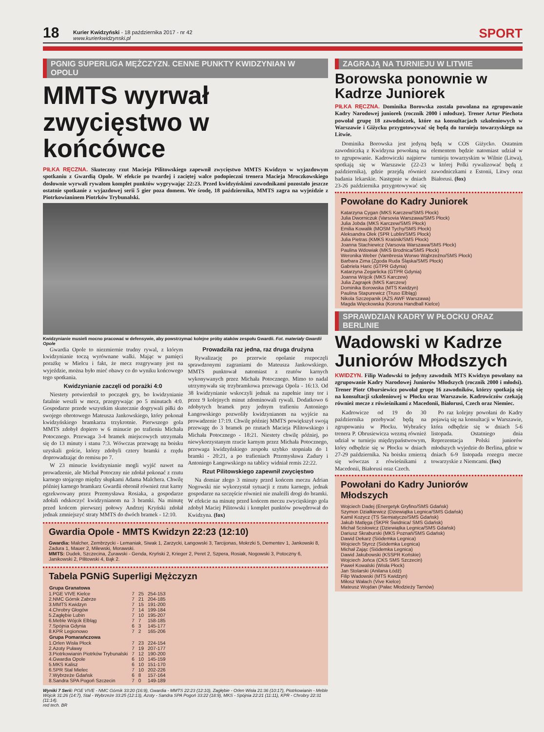18
Kurier Kwidzyński - 18 października 2017 - nr 42
www.kurierkwidzynski.pl
SPORT
PGNIG SUPERLIGA MĘŻCZYZN. CENNE PUNKTY KWIDZYNIAN W OPOLU
MMTS wyrwał zwycięstwo w końcówce
PIŁKA RĘCZNA. Skuteczny rzut Macieja Pilitowskiego zapewnił zwycięstwo MMTS Kwidzyn w wyjazdowym spotkaniu z Gwardią Opole. W efekcie po twardej i zaciętej walce podopieczni trenera Macieja Mroczkowskiego dosłownie wyrwali rywalom komplet punktów wygrywając 22:23. Przed kwidzyńskimi zawodnikami pozostało jeszcze ostatnie spotkanie z wyjazdowej serii 5 gier poza domem. We środę, 18 października, MMTS zagra na wyjeździe z Piotrkowianinem Piotrków Trybunalski.
Kwidzynianie musieli mocno pracować w defensywie, aby powstrzymać kolejne próby ataków zespołu Gwardii. Fot. materiały Gwardii Opole
Gwardia Opole to niezmiernie trudny rywal, z którym kwidzynianie toczą wyrównane walki. Mając w pamięci porażkę w Mielcu i fakt, że mecz rozgrywany jest na wyjeździe, można było mieć obawy co do wyniku końcowego tego spotkania.
Kwidzynianie zaczęli od porażki 4:0
Niestety potwierdził to początek gry, bo kwidzynianie fatalnie weszli w mecz, przegrywając po 5 minutach 4:0. Gospodarze przede wszystkim skutecznie dogrywali piłki do swojego obrotowego Mateusza Jankowskiego, który pokonał kwidzyńskiego bramkarza trzykrotnie. Pierwszego gola MMTS zdobył dopiero w 6 minucie po trafieniu Michała Potocznego. Przewaga 3-4 bramek miejscowych utrzymała się do 13 minuty i stanu 7:3. Wówczas przewagę na boisku uzyskali goście, którzy zdobyli cztery bramki z rzędu doprowadzając do remisu po 7.
W 23 minucie kwidzynianie mogli wyjść nawet na prowadzenie, ale Michał Potoczny nie zdołał pokonać z rzutu karnego stojącego między słupkami Adama Malchera. Chwilę później karnego bramkarz Gwardii obronił również rzut karny egzekwowany przez Przemysława Rosiaka, a gospodarze zdołali odskoczyć kwidzynianom na 3 bramki. Na minutę przed końcem pierwszej połowy Andrzej Kryński zdołał jednak zmniejszyć straty MMTS do dwóch bramek - 12:10.
Prowadziła raz jedna, raz druga drużyna
Rywalizację po przerwie opolanie rozpoczęli sprawdzonymi zagraniami do Mateusza Jankowskiego. MMTS punktował natomiast z rzutów karnych wykonywanych przez Michała Potocznego. Mimo to nadal utrzymywała się trzybramkowa przewaga Opola - 16:13. Od 38 kwidzynianie wskoczyli jednak na zupełnie inny tor i przez 9 kolejnych minut zdominowali rywali. Dodatkowo 6 zdobytych bramek przy jednym trafieniu Antoniego Łangowskiego pozwoliły kwidzynianom na wyjście na prowadzenie 17:19. Chwilę później MMTS powiększył swoją przewagę do 3 bramek po rzutach Macieja Pilitowskiego i Michała Potocznego - 18:21. Niestety chwilę później, po niewykorzystanym rzucie karnym przez Michała Potocznego, przewaga kwidzyńskiego zespołu szybko stopniała do 1 bramki - 20:21, a po trafieniach Przemysława Zadury i Antoniego Łangowskiego na tablicy widniał remis 22:22.
Rzut Pilitowskiego zapewnił zwycięstwo
Na domiar złego 3 minuty przed końcem meczu Adrian Nogowski nie wykorzystał sytuacji z rzutu karnego, jednak gospodarze na szczęście również nie znaleźli drogi do bramki. W efekcie na minutę przed końcem meczu zwycięskiego gola zdobył Maciej Pilitowski i komplet punktów powędrował do Kwidzyna. (fox)
Gwardia Opole - MMTS Kwidzyn 22:23 (12:10)
Gwardia: Malcher, Zembrzycki - Lemaniak, Siwak 1, Zarzycki, Łangowski 3, Tarcijonas, Mokrzki 5, Dementev 1, Jankowski 8, Zadura 1, Mauer 2, Milewski, Morawski.
MMTS: Dudek, Szczecina, Żurawski - Genda, Kryński 2, Krieger 2, Peret 2, Szpera, Rosiak, Nogowski 3, Potoczny 6, Janikowski 2, Pilitowski 4, Bąk 2.
Tabela PGNiG Superligi Mężczyzn
| Grupa Granatowa | | | |
| --- | --- | --- | --- |
| 1.PGE VIVE Kielce | 7 | 25 | 254-153 |
| 2.NMC Górnik Zabrze | 7 | 21 | 204-185 |
| 3.MMTS Kwidzyn | 7 | 15 | 191-200 |
| 4.Chrobry Głogów | 7 | 14 | 199-184 |
| 5.Zagłębie Lubin | 7 | 10 | 195-207 |
| 6.Meble Wójcik Elbląg | 7 | 7 | 158-185 |
| 7.Spójnia Gdynia | 6 | 3 | 145-177 |
| 8.KPR Legionowo | 7 | 2 | 165-206 |
| Grupa Pomarańczowa | | | |
| 1.Orlen Wisła Płock | 7 | 23 | 224-154 |
| 2.Azoty Puławy | 7 | 19 | 207-177 |
| 3.Piotrkowianin Piotrków Trybunalski | 7 | 12 | 190-200 |
| 4.Gwardia Opole | 6 | 10 | 145-159 |
| 5.MKS Kalisz | 6 | 10 | 151-170 |
| 6.SPR Stal Mielec | 7 | 10 | 202-226 |
| 7.Wybrzeże Gdańsk | 6 | 8 | 157-164 |
| 8.Sandra SPA Pogoń Szczecin | 7 | 0 | 149-189 |
Wyniki 7 Serii: PGE VIVE - NMC Górnik 33:20 (16:9), Gwardia - MMTS 22:23 (12:10), Zagłębie - Orlen Wisła 21:36 (10:17), Piotrkowianin - Meble Wójcik 31:26 (14:7), Stal - Wybrzeże 33:25 (12:13), Azoty - Sandra SPA Pogoń 33:22 (18:9), MKS - Spójnia 22:21 (11:11), KPR - Chrobry 22:31 (11:14).
red tech. BR
ZAGRAJĄ NA TURNIEJU W LITWIE
Borowska ponownie w Kadrze Juniorek
PIŁKA RĘCZNA. Dominika Borowska została powołana na zgrupowanie Kadry Narodowej juniorek (rocznik 2000 i młodsze). Trener Artur Piechota powołał grupę 18 zawodniczek, które na konsultacjach szkoleniowych w Warszawie i Giżycku przygotowywać się będą do turnieju towarzyskiego na Litwie.
Dominika Borowska jest jedyną zawodniczką z Kwidzyna powołaną na to zgrupowanie. Kadrowiczki najpierw spotkają się w Warszawie (22-23 października), gdzie przejdą również badania lekarskie. Następnie w dniach 23-26 października przygotowywać się będą w COS Giżycko. Ostatnim elementem będzie natomiast udział w turnieju towarzyskim w Wilnie (Litwa), w której Polki rywalizować będą z zawodniczkami z Estonii, Litwy oraz Białorusi. (fox)
Powołane do Kadry Juniorek
Katarzyna Cygan (MKS Karczew/SMS Płock)
Julia Dworniczuk (Varsovia Warszawa/SMS Płock)
Julia Jobda (MKS Karczew/SMS Płock)
Emilia Kowalik (MOSM Tychy/SMS Płock)
Aleksandra Olek (SPR Lublin/SMS Płock)
Julia Pietras (KMKS Kraśnik/SMS Płock)
Joanna Stachiewicz (Varsovia Warszawa/SMS Płock)
Paulina Wdowiak (MKS Brodnica/SMS Płock)
Weronika Weber (Vambresia Worwo Wąbrzeźno/SMS Płock)
Barbara Zima (Zgoda Ruda Śląska/SMS Płock)
Gabriela Haric (GTPR Gdynia)
Katarzyna Zegarlicka (GTPR Gdynia)
Joanna Wójcik (MKS Karczew)
Julia Zagrajek (MKS Karczew)
Dominika Borowska (MTS Kwidzyn)
Paulina Stapurewicz (Truso Elbląg)
Nikola Szczepanik (AZS AWF Warszawa)
Magda Więckowska (Korona Handball Kielce)
SPRAWDZIAN KADRY W PŁOCKU ORAZ BERLINIE
Wadowski w Kadrze Juniorów Młodszych
KWIDZYN. Filip Wadowski to jedyny zawodnik MTS Kwidzyn powołany na zgrupowanie Kadry Narodowej Juniorów Młodszych (rocznik 2000 i młodsi). Trener Piotr Obursiewicz powołał grupę 16 zawodników, którzy spotkają się na konsultacji szkoleniowej w Płocku oraz Warszawie. Kadrowiczów czekają również mecze z rówieśnikami z Macedonii, Białorusi, Czech oraz Niemiec.
Kadrowicze od 19 do 30 października przebywać będą na zgrupowaniu w Płocku. Wybrańcy trenera P. Obrusiewicza wezmą również udział w turnieju międzypaństwowym, który odbędzie się w Płocku w dniach 27-29 października. Na boisku zmierzą się wówczas z rówieśnikami z Macedonii, Białorusi oraz Czech.
Po raz kolejny powołani do Kadry pojawią się na konsultacji w Warszawie, która odbędzie się w dniach 5-6 listopada. Ostatniego dnia Reprezentacja Polski juniorów młodszych wyjedzie do Berlina, gdzie w dniach 6-9 listopada rozegra mecze towarzyskie z Niemcami. (fox)
Powołani do Kadry Juniorów Młodszych
Wojciech Dadej (Energetyk Gryfino/SMS Gdańsk)
Szymon Działkiewicz (Dziewiątka Legnica/SMS Gdańsk)
Kamil Kozycz (TS Siemiatycze/SMS Gdańsk)
Jakub Matlęga (ŚKPR Świdnica/ SMS Gdańsk)
Michał Scisłowicz (Dziewiątka Legnica/SMS Gdańsk)
Dariusz Skraburski (MKS Poznań/SMS Gdańsk)
Dawid Dekarz (Siódemka Legnica)
Wojciech Styrcz (Siódemka Legnica)
Michał Zając (Siódemka Legnica)
Dawid Jakubowski (KSSPR Końskie)
Wojciech Jońca (CKS SMS Szczecin)
Paweł Kowalski (Wisła Płock)
Jan Stolarski (Anilana Łódź)
Filip Wadowski (MTS Kwidzyn)
Miłosz Wałach (Vive Kielce)
Mateusz Wojdan (Pałac Młodzieży Tarnów)